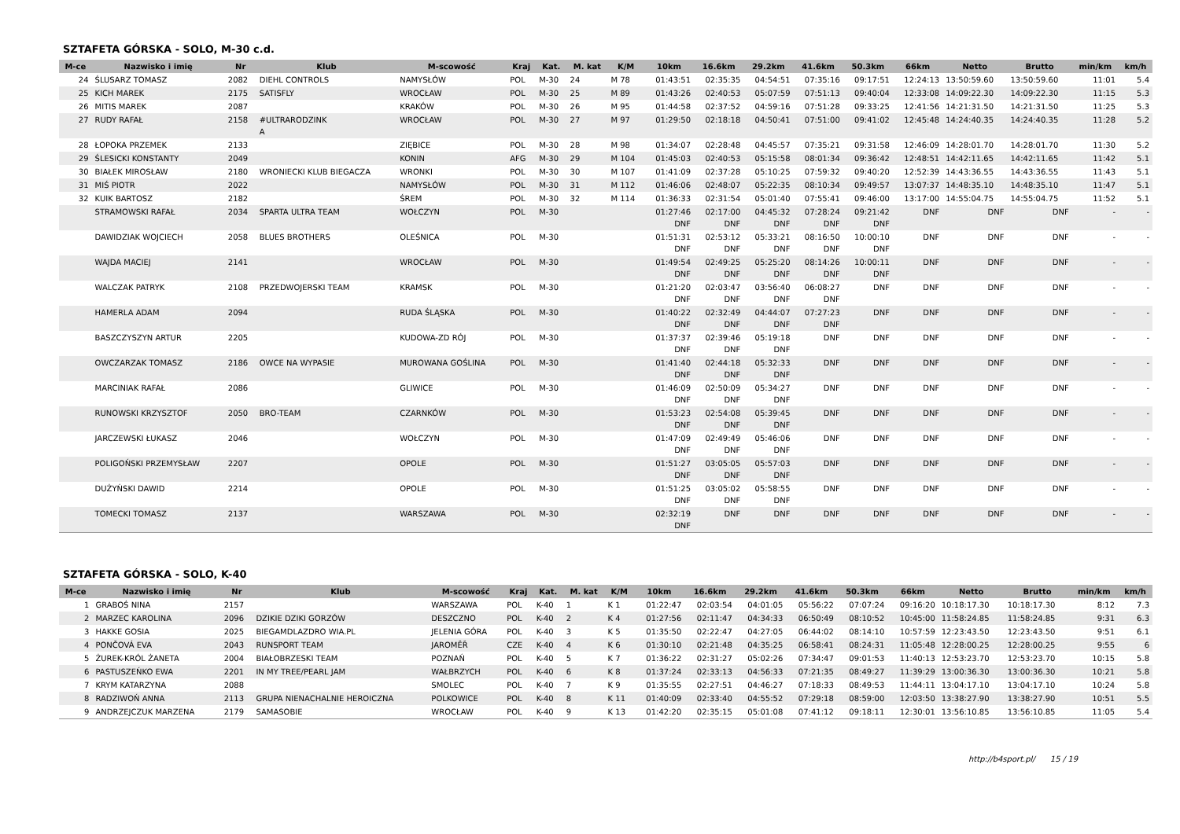SZTAFETA GÓRSKA - SOLO, M-30 c.d.
| M-ce | Nazwisko i imię | Nr | Klub | M-scowość | Kraj | Kat. | M. kat | K/M | 10km | 16.6km | 29.2km | 41.6km | 50.3km | 66km | Netto | Brutto | min/km | km/h |
| --- | --- | --- | --- | --- | --- | --- | --- | --- | --- | --- | --- | --- | --- | --- | --- | --- | --- | --- |
| 24 | ŚLUSARZ TOMASZ | 2082 | DIEHL CONTROLS | NAMYSŁÓW | POL | M-30 | 24 | M 78 | 01:43:51 | 02:35:35 | 04:54:51 | 07:35:16 | 09:17:51 | 12:24:13 | 13:50:59.60 | 13:50:59.60 | 11:01 | 5.4 |
| 25 | KICH MAREK | 2175 | SATISFLY | WROCŁAW | POL | M-30 | 25 | M 89 | 01:43:26 | 02:40:53 | 05:07:59 | 07:51:13 | 09:40:04 | 12:33:08 | 14:09:22.30 | 14:09:22.30 | 11:15 | 5.3 |
| 26 | MITIS MAREK | 2087 | | KRAKÓW | POL | M-30 | 26 | M 95 | 01:44:58 | 02:37:52 | 04:59:16 | 07:51:28 | 09:33:25 | 12:41:56 | 14:21:31.50 | 14:21:31.50 | 11:25 | 5.3 |
| 27 | RUDY RAFAŁ | 2158 | #ULTRARODZINK A | WROCŁAW | POL | M-30 | 27 | M 97 | 01:29:50 | 02:18:18 | 04:50:41 | 07:51:00 | 09:41:02 | 12:45:48 | 14:24:40.35 | 14:24:40.35 | 11:28 | 5.2 |
| 28 | ŁOPOKA PRZEMEK | 2133 | | ZIĘBICE | POL | M-30 | 28 | M 98 | 01:34:07 | 02:28:48 | 04:45:57 | 07:35:21 | 09:31:58 | 12:46:09 | 14:28:01.70 | 14:28:01.70 | 11:30 | 5.2 |
| 29 | ŚLESICKI KONSTANTY | 2049 | | KONIN | AFG | M-30 | 29 | M 104 | 01:45:03 | 02:40:53 | 05:15:58 | 08:01:34 | 09:36:42 | 12:48:51 | 14:42:11.65 | 14:42:11.65 | 11:42 | 5.1 |
| 30 | BIAŁEK MIROSŁAW | 2180 | WRONIECKI KLUB BIEGACZA | WRONKI | POL | M-30 | 30 | M 107 | 01:41:09 | 02:37:28 | 05:10:25 | 07:59:32 | 09:40:20 | 12:52:39 | 14:43:36.55 | 14:43:36.55 | 11:43 | 5.1 |
| 31 | MIŚ PIOTR | 2022 | | NAMYSŁÓW | POL | M-30 | 31 | M 112 | 01:46:06 | 02:48:07 | 05:22:35 | 08:10:34 | 09:49:57 | 13:07:37 | 14:48:35.10 | 14:48:35.10 | 11:47 | 5.1 |
| 32 | KUIK BARTOSZ | 2182 | | ŚREM | POL | M-30 | 32 | M 114 | 01:36:33 | 02:31:54 | 05:01:40 | 07:55:41 | 09:46:00 | 13:17:00 | 14:55:04.75 | 14:55:04.75 | 11:52 | 5.1 |
| | STRAMOWSKI RAFAŁ | 2034 | SPARTA ULTRA TEAM | WOŁCZYN | POL | M-30 | | | 01:27:46 DNF | 02:17:00 DNF | 04:45:32 DNF | 07:28:24 DNF | 09:21:42 DNF | DNF | DNF | DNF | - | - |
| | DAWIDZIAK WOJCIECH | 2058 | BLUES BROTHERS | OLEŚNICA | POL | M-30 | | | 01:51:31 DNF | 02:53:12 DNF | 05:33:21 DNF | 08:16:50 DNF | 10:00:10 DNF | DNF | DNF | DNF | - | - |
| | WAJDA MACIEJ | 2141 | | WROCŁAW | POL | M-30 | | | 01:49:54 DNF | 02:49:25 DNF | 05:25:20 DNF | 08:14:26 DNF | 10:00:11 DNF | DNF | DNF | DNF | - | - |
| | WALCZAK PATRYK | 2108 | PRZEDWOJERSKI TEAM | KRAMSK | POL | M-30 | | | 01:21:20 DNF | 02:03:47 DNF | 03:56:40 DNF | 06:08:27 DNF | DNF | DNF | DNF | DNF | - | - |
| | HAMERLA ADAM | 2094 | | RUDA ŚLĄSKA | POL | M-30 | | | 01:40:22 DNF | 02:32:49 DNF | 04:44:07 DNF | 07:27:23 DNF | DNF | DNF | DNF | DNF | - | - |
| | BASZCZYSZYN ARTUR | 2205 | | KUDOWA-ZD RÓJ | POL | M-30 | | | 01:37:37 DNF | 02:39:46 DNF | 05:19:18 DNF | DNF | DNF | DNF | DNF | DNF | - | - |
| | OWCZARZAK TOMASZ | 2186 | OWCE NA WYPASIE | MUROWANA GOŚLINA | POL | M-30 | | | 01:41:40 DNF | 02:44:18 DNF | 05:32:33 DNF | DNF | DNF | DNF | DNF | DNF | - | - |
| | MARCINIAK RAFAŁ | 2086 | | GLIWICE | POL | M-30 | | | 01:46:09 DNF | 02:50:09 DNF | 05:34:27 DNF | DNF | DNF | DNF | DNF | DNF | - | - |
| | RUNOWSKI KRZYSZTOF | 2050 | BRO-TEAM | CZARNKÓW | POL | M-30 | | | 01:53:23 DNF | 02:54:08 DNF | 05:39:45 DNF | DNF | DNF | DNF | DNF | DNF | - | - |
| | JARCZEWSKI ŁUKASZ | 2046 | | WOŁCZYN | POL | M-30 | | | 01:47:09 DNF | 02:49:49 DNF | 05:46:06 DNF | DNF | DNF | DNF | DNF | DNF | - | - |
| | POLIGOŃSKI PRZEMYSŁAW | 2207 | | OPOLE | POL | M-30 | | | 01:51:27 DNF | 03:05:05 DNF | 05:57:03 DNF | DNF | DNF | DNF | DNF | DNF | - | - |
| | DUŻYŃSKI DAWID | 2214 | | OPOLE | POL | M-30 | | | 01:51:25 DNF | 03:05:02 DNF | 05:58:55 DNF | DNF | DNF | DNF | DNF | DNF | - | - |
| | TOMECKI TOMASZ | 2137 | | WARSZAWA | POL | M-30 | | | 02:32:19 DNF | DNF | DNF | DNF | DNF | DNF | DNF | DNF | - | - |
SZTAFETA GÓRSKA - SOLO, K-40
| M-ce | Nazwisko i imię | Nr | Klub | M-scowość | Kraj | Kat. | M. kat | K/M | 10km | 16.6km | 29.2km | 41.6km | 50.3km | 66km | Netto | Brutto | min/km | km/h |
| --- | --- | --- | --- | --- | --- | --- | --- | --- | --- | --- | --- | --- | --- | --- | --- | --- | --- | --- |
| 1 | GRABOŚ NINA | 2157 | | WARSZAWA | POL | K-40 | 1 | K 1 | 01:22:47 | 02:03:54 | 04:01:05 | 05:56:22 | 07:07:24 | 09:16:20 | 10:18:17.30 | 10:18:17.30 | 8:12 | 7.3 |
| 2 | MARZEC KAROLINA | 2096 | DZIKIE DZIKI GORZÓW | DESZCZNO | POL | K-40 | 2 | K 4 | 01:27:56 | 02:11:47 | 04:34:33 | 06:50:49 | 08:10:52 | 10:45:00 | 11:58:24.85 | 11:58:24.85 | 9:31 | 6.3 |
| 3 | HAKKE GOSIA | 2025 | BIEGAMDLAZDRO WIA.PL | JELENIA GÓRA | POL | K-40 | 3 | K 5 | 01:35:50 | 02:22:47 | 04:27:05 | 06:44:02 | 08:14:10 | 10:57:59 | 12:23:43.50 | 12:23:43.50 | 9:51 | 6.1 |
| 4 | PONČOVÁ EVA | 2043 | RUNSPORT TEAM | JAROMĚŘ | CZE | K-40 | 4 | K 6 | 01:30:10 | 02:21:48 | 04:35:25 | 06:58:41 | 08:24:31 | 11:05:48 | 12:28:00.25 | 12:28:00.25 | 9:55 | 6 |
| 5 | ŻUREK-KRÓL ŻANETA | 2004 | BIAŁOBRZESKI TEAM | POZNAŃ | POL | K-40 | 5 | K 7 | 01:36:22 | 02:31:27 | 05:02:26 | 07:34:47 | 09:01:53 | 11:40:13 | 12:53:23.70 | 12:53:23.70 | 10:15 | 5.8 |
| 6 | PASTUSZEŃKO EWA | 2201 | IN MY TREE/PEARL JAM | WAŁBRZYCH | POL | K-40 | 6 | K 8 | 01:37:24 | 02:33:13 | 04:56:33 | 07:21:35 | 08:49:27 | 11:39:29 | 13:00:36.30 | 13:00:36.30 | 10:21 | 5.8 |
| 7 | KRYM KATARZYNA | 2088 | | SMOLEC | POL | K-40 | 7 | K 9 | 01:35:55 | 02:27:51 | 04:46:27 | 07:18:33 | 08:49:53 | 11:44:11 | 13:04:17.10 | 13:04:17.10 | 10:24 | 5.8 |
| 8 | RADZIWOŃ ANNA | 2113 | GRUPA NIENACHALNIE HEROICZNA | POLKOWICE | POL | K-40 | 8 | K 11 | 01:40:09 | 02:33:40 | 04:55:52 | 07:29:18 | 08:59:00 | 12:03:50 | 13:38:27.90 | 13:38:27.90 | 10:51 | 5.5 |
| 9 | ANDRZEJCZUK MARZENA | 2179 | SAMASOBIE | WROCŁAW | POL | K-40 | 9 | K 13 | 01:42:20 | 02:35:15 | 05:01:08 | 07:41:12 | 09:18:11 | 12:30:01 | 13:56:10.85 | 13:56:10.85 | 11:05 | 5.4 |
http://b4sport.pl/ 15 / 19